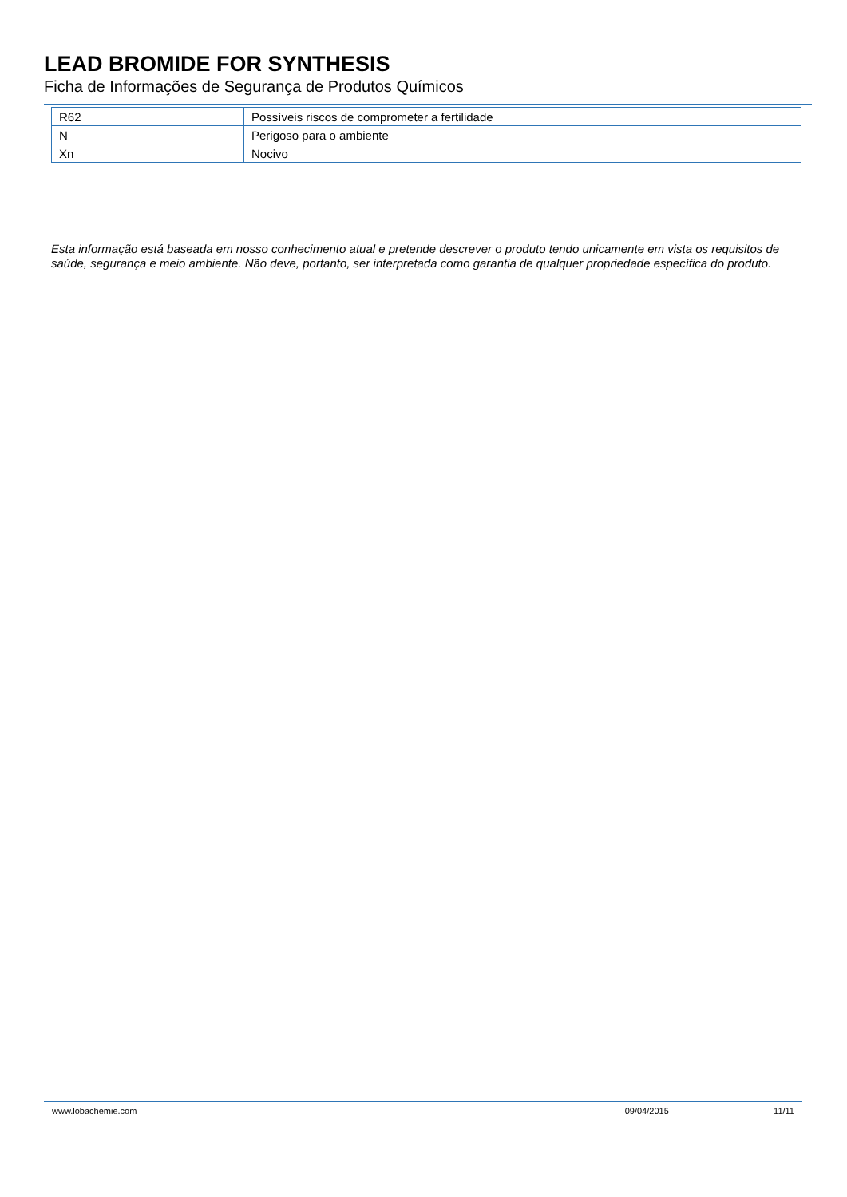LEAD BROMIDE FOR SYNTHESIS
Ficha de Informações de Segurança de Produtos Químicos
| R62 | Possíveis riscos de comprometer a fertilidade |
| N | Perigoso para o ambiente |
| Xn | Nocivo |
Esta informação está baseada em nosso conhecimento atual e pretende descrever o produto tendo unicamente em vista os requisitos de saúde, segurança e meio ambiente. Não deve, portanto, ser interpretada como garantia de qualquer propriedade específica do produto.
www.lobachemie.com 09/04/2015 11/11